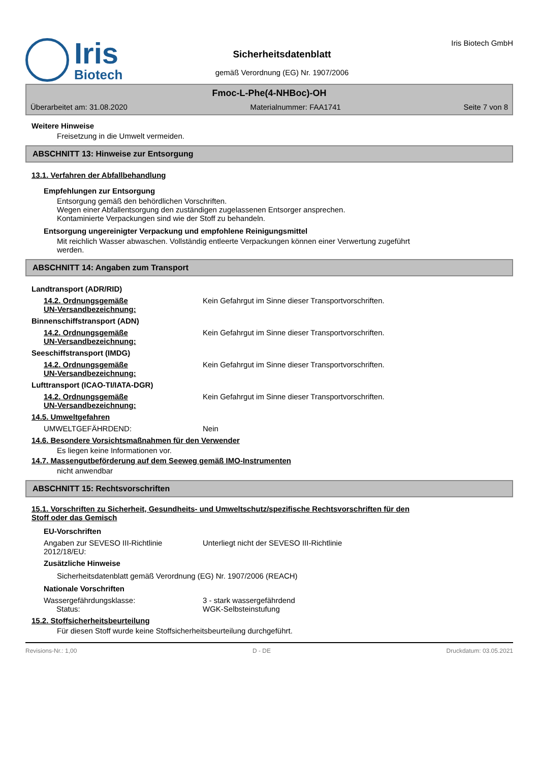Iris
Biotech
Sicherheitsdatenblatt
gemäß Verordnung (EG) Nr. 1907/2006
Iris Biotech GmbH
Fmoc-L-Phe(4-NHBoc)-OH
Überarbeitet am: 31.08.2020 Materialnummer: FAA1741 Seite 7 von 8
Weitere Hinweise
Freisetzung in die Umwelt vermeiden.
ABSCHNITT 13: Hinweise zur Entsorgung
13.1. Verfahren der Abfallbehandlung
Empfehlungen zur Entsorgung
Entsorgung gemäß den behördlichen Vorschriften.
Wegen einer Abfallentsorgung den zuständigen zugelassenen Entsorger ansprechen.
Kontaminierte Verpackungen sind wie der Stoff zu behandeln.
Entsorgung ungereinigter Verpackung und empfohlene Reinigungsmittel
Mit reichlich Wasser abwaschen. Vollständig entleerte Verpackungen können einer Verwertung zugeführt
werden.
ABSCHNITT 14: Angaben zum Transport
Landtransport (ADR/RID)
14.2. Ordnungsgemäße
UN-Versandbezeichnung: Kein Gefahrgut im Sinne dieser Transportvorschriften.
Binnenschiffstransport (ADN)
14.2. Ordnungsgemäße
UN-Versandbezeichnung: Kein Gefahrgut im Sinne dieser Transportvorschriften.
Seeschiffstransport (IMDG)
14.2. Ordnungsgemäße
UN-Versandbezeichnung: Kein Gefahrgut im Sinne dieser Transportvorschriften.
Lufttransport (ICAO-TI/IATA-DGR)
14.2. Ordnungsgemäße
UN-Versandbezeichnung: Kein Gefahrgut im Sinne dieser Transportvorschriften.
14.5. Umweltgefahren
UMWELTGEFÄHRDEND: Nein
14.6. Besondere Vorsichtsmaßnahmen für den Verwender
Es liegen keine Informationen vor.
14.7. Massengutbeförderung auf dem Seeweg gemäß IMO-Instrumenten
nicht anwendbar
ABSCHNITT 15: Rechtsvorschriften
15.1. Vorschriften zu Sicherheit, Gesundheits- und Umweltschutz/spezifische Rechtsvorschriften für den
Stoff oder das Gemisch
EU-Vorschriften
Angaben zur SEVESO III-Richtlinie
2012/18/EU: Unterliegt nicht der SEVESO III-Richtlinie
Zusätzliche Hinweise
Sicherheitsdatenblatt gemäß Verordnung (EG) Nr. 1907/2006 (REACH)
Nationale Vorschriften
Wassergefährdungsklasse:
Status: 3 - stark wassergefährdend
WGK-Selbsteinstufung
15.2. Stoffsicherheitsbeurteilung
Für diesen Stoff wurde keine Stoffsicherheitsbeurteilung durchgeführt.
Revisions-Nr.: 1,00 D - DE Druckdatum: 03.05.2021